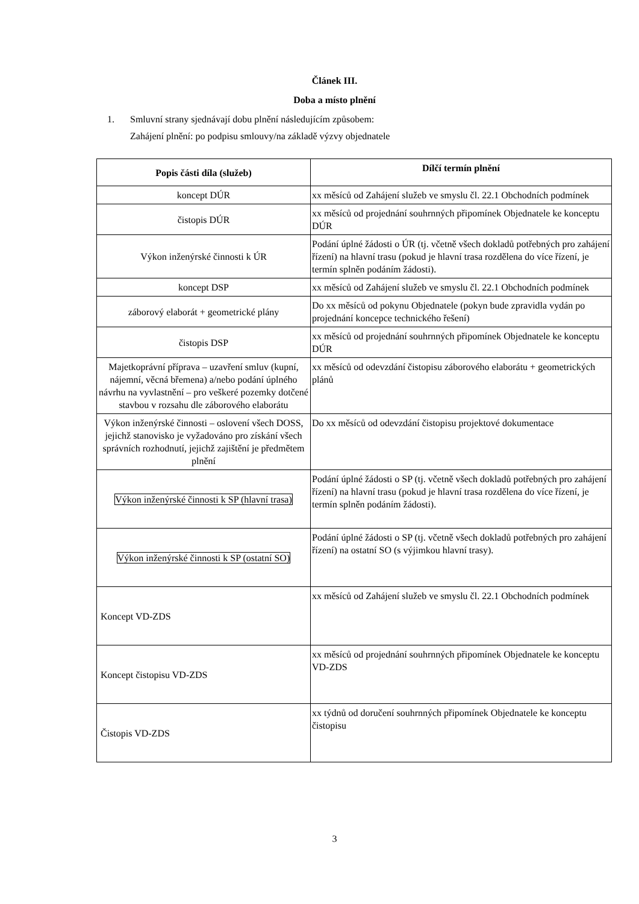Článek III.
Doba a místo plnění
1. Smluvní strany sjednávají dobu plnění následujícím způsobem:
Zahájení plnění: po podpisu smlouvy/na základě výzvy objednatele
| Popis části díla (služeb) | Dílčí termín plnění |
| --- | --- |
| koncept DÚR | xx měsíců od Zahájení služeb ve smyslu čl. 22.1 Obchodních podmínek |
| čistopis DÚR | xx měsíců od projednání souhrnných připomínek Objednatele ke konceptu DÚR |
| Výkon inženýrské činnosti k ÚR | Podání úplné žádosti o ÚR (tj. včetně všech dokladů potřebných pro zahájení řízení) na hlavní trasu (pokud je hlavní trasa rozdělena do více řízení, je termín splněn podáním žádosti). |
| koncept DSP | xx měsíců od Zahájení služeb ve smyslu čl. 22.1 Obchodních podmínek |
| záborový elaborát + geometrické plány | Do xx měsíců od pokynu Objednatele (pokyn bude zpravidla vydán po projednání koncepce technického řešení) |
| čistopis DSP | xx měsíců od projednání souhrnných připomínek Objednatele ke konceptu DÚR |
| Majetkoprávní příprava – uzavření smluv (kupní, nájemní, věcná břemena) a/nebo podání úplného návrhu na vyvlastnění – pro veškeré pozemky dotčené stavbou v rozsahu dle záborového elaborátu | xx měsíců od odevzdání čistopisu záborového elaborátu + geometrických plánů |
| Výkon inženýrské činnosti – oslovení všech DOSS, jejichž stanovisko je vyžadováno pro získání všech správních rozhodnutí, jejichž zajištění je předmětem plnění | Do xx měsíců od odevzdání čistopisu projektové dokumentace |
| Výkon inženýrské činnosti k SP (hlavní trasa) | Podání úplné žádosti o SP (tj. včetně všech dokladů potřebných pro zahájení řízení) na hlavní trasu (pokud je hlavní trasa rozdělena do více řízení, je termín splněn podáním žádosti). |
| Výkon inženýrské činnosti k SP (ostatní SO) | Podání úplné žádosti o SP (tj. včetně všech dokladů potřebných pro zahájení řízení) na ostatní SO (s výjimkou hlavní trasy). |
| Koncept VD-ZDS | xx měsíců od Zahájení služeb ve smyslu čl. 22.1 Obchodních podmínek |
| Koncept čistopisu VD-ZDS | xx měsíců od projednání souhrnných připomínek Objednatele ke konceptu VD-ZDS |
| Čistopis VD-ZDS | xx týdnů od doručení souhrnných připomínek Objednatele ke konceptu čistopisu |
3